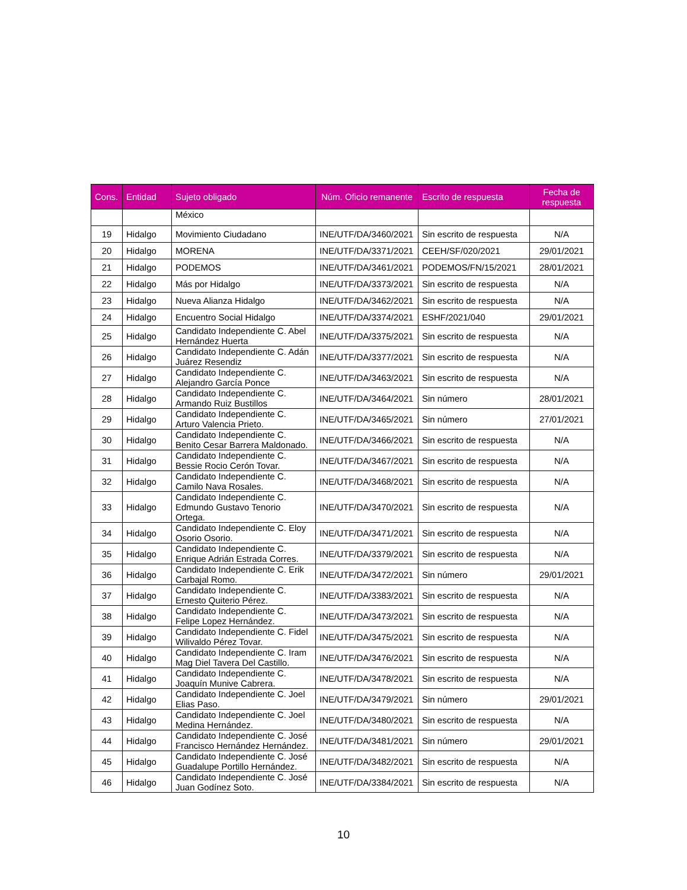| Cons. | Entidad | Sujeto obligado | Núm. Oficio remanente | Escrito de respuesta | Fecha de respuesta |
| --- | --- | --- | --- | --- | --- |
| | | México | | | |
| 19 | Hidalgo | Movimiento Ciudadano | INE/UTF/DA/3460/2021 | Sin escrito de respuesta | N/A |
| 20 | Hidalgo | MORENA | INE/UTF/DA/3371/2021 | CEEH/SF/020/2021 | 29/01/2021 |
| 21 | Hidalgo | PODEMOS | INE/UTF/DA/3461/2021 | PODEMOS/FN/15/2021 | 28/01/2021 |
| 22 | Hidalgo | Más por Hidalgo | INE/UTF/DA/3373/2021 | Sin escrito de respuesta | N/A |
| 23 | Hidalgo | Nueva Alianza Hidalgo | INE/UTF/DA/3462/2021 | Sin escrito de respuesta | N/A |
| 24 | Hidalgo | Encuentro Social Hidalgo | INE/UTF/DA/3374/2021 | ESHF/2021/040 | 29/01/2021 |
| 25 | Hidalgo | Candidato Independiente C. Abel Hernández Huerta | INE/UTF/DA/3375/2021 | Sin escrito de respuesta | N/A |
| 26 | Hidalgo | Candidato Independiente C. Adán Juárez Resendiz | INE/UTF/DA/3377/2021 | Sin escrito de respuesta | N/A |
| 27 | Hidalgo | Candidato Independiente C. Alejandro García Ponce | INE/UTF/DA/3463/2021 | Sin escrito de respuesta | N/A |
| 28 | Hidalgo | Candidato Independiente C. Armando Ruiz Bustillos | INE/UTF/DA/3464/2021 | Sin número | 28/01/2021 |
| 29 | Hidalgo | Candidato Independiente C. Arturo Valencia Prieto. | INE/UTF/DA/3465/2021 | Sin número | 27/01/2021 |
| 30 | Hidalgo | Candidato Independiente C. Benito Cesar Barrera Maldonado. | INE/UTF/DA/3466/2021 | Sin escrito de respuesta | N/A |
| 31 | Hidalgo | Candidato Independiente C. Bessie Rocio Cerón Tovar. | INE/UTF/DA/3467/2021 | Sin escrito de respuesta | N/A |
| 32 | Hidalgo | Candidato Independiente C. Camilo Nava Rosales. | INE/UTF/DA/3468/2021 | Sin escrito de respuesta | N/A |
| 33 | Hidalgo | Candidato Independiente C. Edmundo Gustavo Tenorio Ortega. | INE/UTF/DA/3470/2021 | Sin escrito de respuesta | N/A |
| 34 | Hidalgo | Candidato Independiente C. Eloy Osorio Osorio. | INE/UTF/DA/3471/2021 | Sin escrito de respuesta | N/A |
| 35 | Hidalgo | Candidato Independiente C. Enrique Adrián Estrada Corres. | INE/UTF/DA/3379/2021 | Sin escrito de respuesta | N/A |
| 36 | Hidalgo | Candidato Independiente C. Erik Carbajal Romo. | INE/UTF/DA/3472/2021 | Sin número | 29/01/2021 |
| 37 | Hidalgo | Candidato Independiente C. Ernesto Quiterio Pérez. | INE/UTF/DA/3383/2021 | Sin escrito de respuesta | N/A |
| 38 | Hidalgo | Candidato Independiente C. Felipe Lopez Hernández. | INE/UTF/DA/3473/2021 | Sin escrito de respuesta | N/A |
| 39 | Hidalgo | Candidato Independiente C. Fidel Wilivaldo Pérez Tovar. | INE/UTF/DA/3475/2021 | Sin escrito de respuesta | N/A |
| 40 | Hidalgo | Candidato Independiente C. Iram Mag Diel Tavera Del Castillo. | INE/UTF/DA/3476/2021 | Sin escrito de respuesta | N/A |
| 41 | Hidalgo | Candidato Independiente C. Joaquín Munive Cabrera. | INE/UTF/DA/3478/2021 | Sin escrito de respuesta | N/A |
| 42 | Hidalgo | Candidato Independiente C. Joel Elias Paso. | INE/UTF/DA/3479/2021 | Sin número | 29/01/2021 |
| 43 | Hidalgo | Candidato Independiente C. Joel Medina Hernández. | INE/UTF/DA/3480/2021 | Sin escrito de respuesta | N/A |
| 44 | Hidalgo | Candidato Independiente C. José Francisco Hernández Hernández. | INE/UTF/DA/3481/2021 | Sin número | 29/01/2021 |
| 45 | Hidalgo | Candidato Independiente C. José Guadalupe Portillo Hernández. | INE/UTF/DA/3482/2021 | Sin escrito de respuesta | N/A |
| 46 | Hidalgo | Candidato Independiente C. José Juan Godínez Soto. | INE/UTF/DA/3384/2021 | Sin escrito de respuesta | N/A |
10